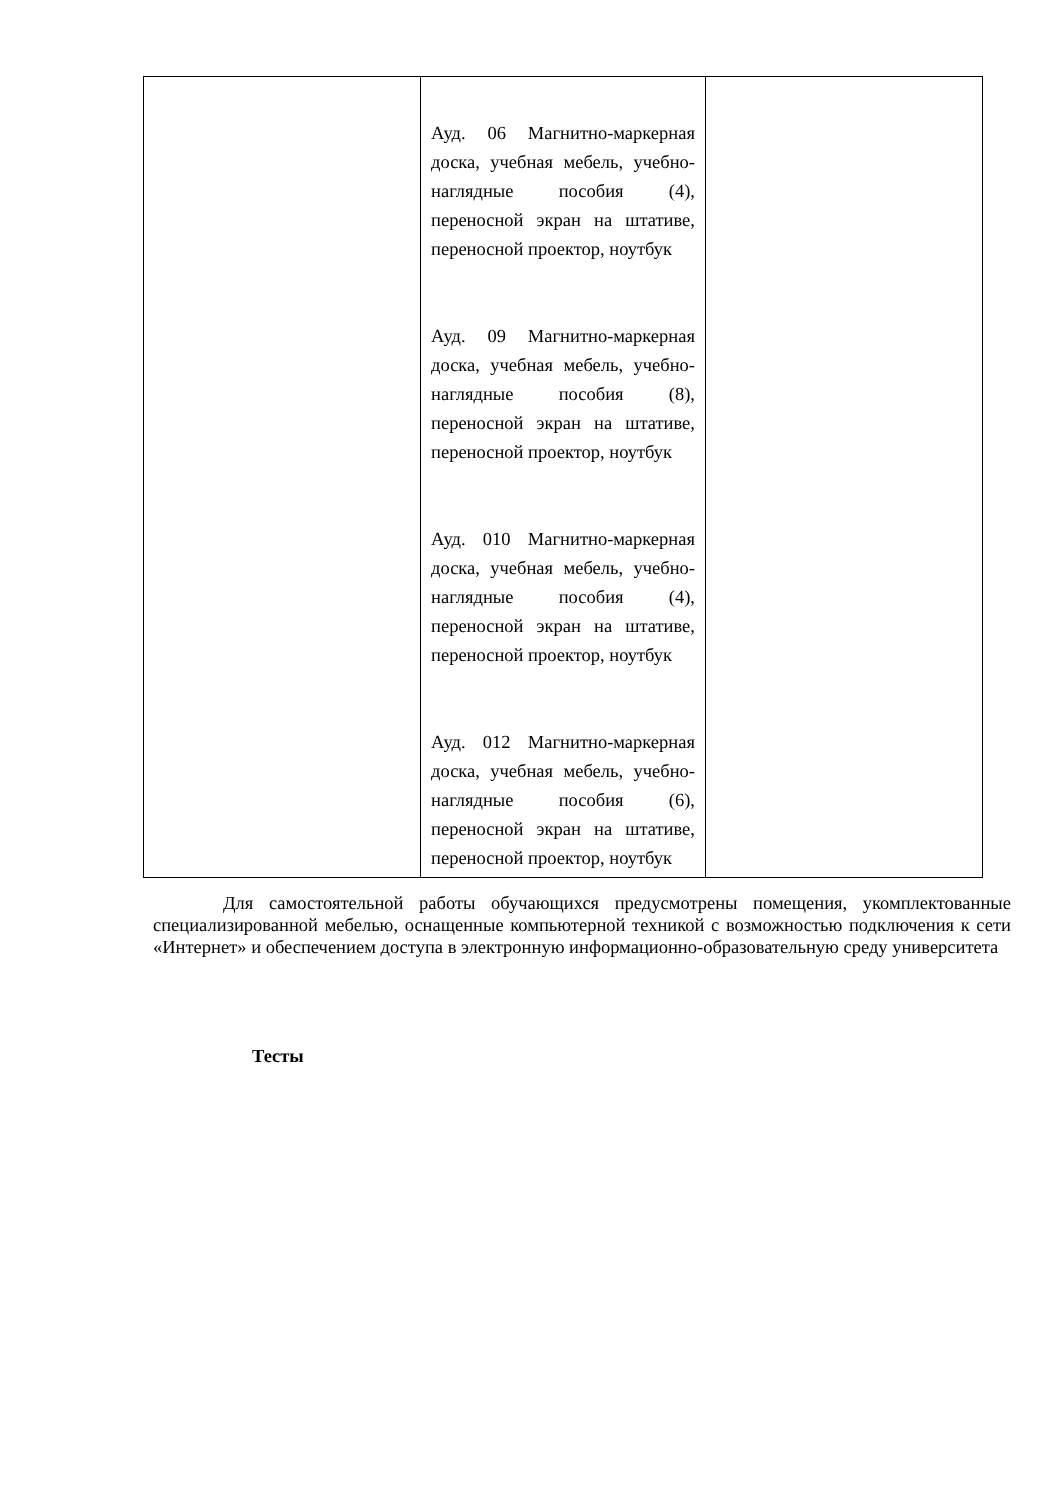| | Ауд. 06 Магнитно-маркерная доска, учебная мебель, учебно-наглядные пособия (4), переносной экран на штативе, переносной проектор, ноутбук Ауд. 09 Магнитно-маркерная доска, учебная мебель, учебно-наглядные пособия (8), переносной экран на штативе, переносной проектор, ноутбук Ауд. 010 Магнитно-маркерная доска, учебная мебель, учебно-наглядные пособия (4), переносной экран на штативе, переносной проектор, ноутбук Ауд. 012 Магнитно-маркерная доска, учебная мебель, учебно-наглядные пособия (6), переносной экран на штативе, переносной проектор, ноутбук | |
Для самостоятельной работы обучающихся предусмотрены помещения, укомплектованные специализированной мебелью, оснащенные компьютерной техникой с возможностью подключения к сети «Интернет» и обеспечением доступа в электронную информационно-образовательную среду университета
Тесты